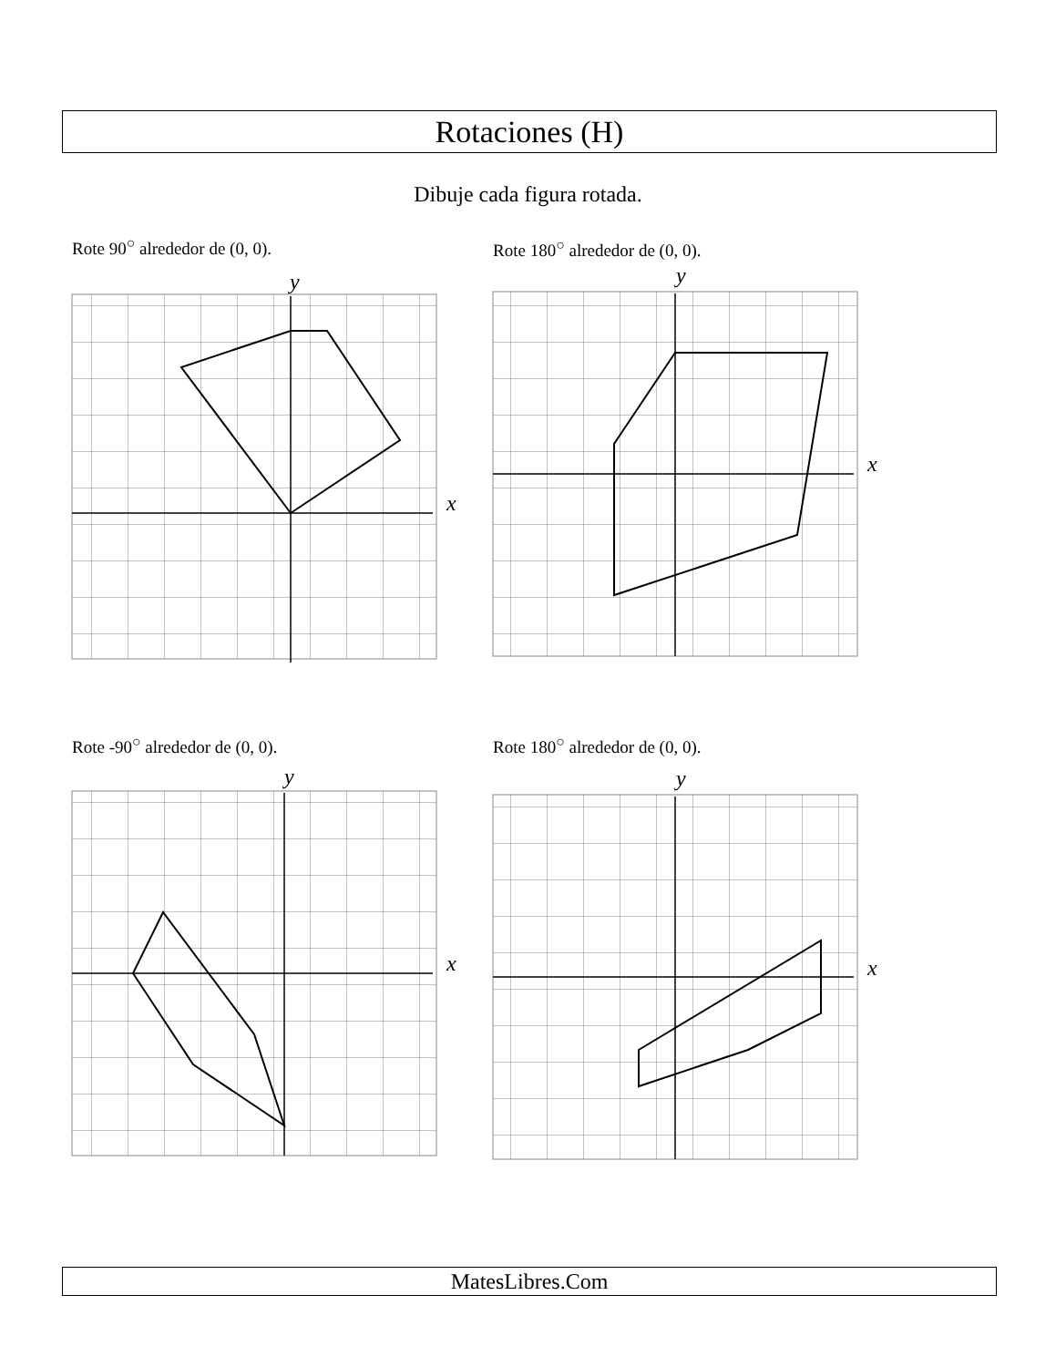Rotaciones (H)
Dibuje cada figura rotada.
Rote 90<sup>○</sup> alrededor de (0, 0).
x
y
Rote 180<sup>○</sup> alrededor de (0, 0).
x
y
Rote -90<sup>○</sup> alrededor de (0, 0).
x
y
Rote 180<sup>○</sup> alrededor de (0, 0).
x
y
MatesLibres.Com